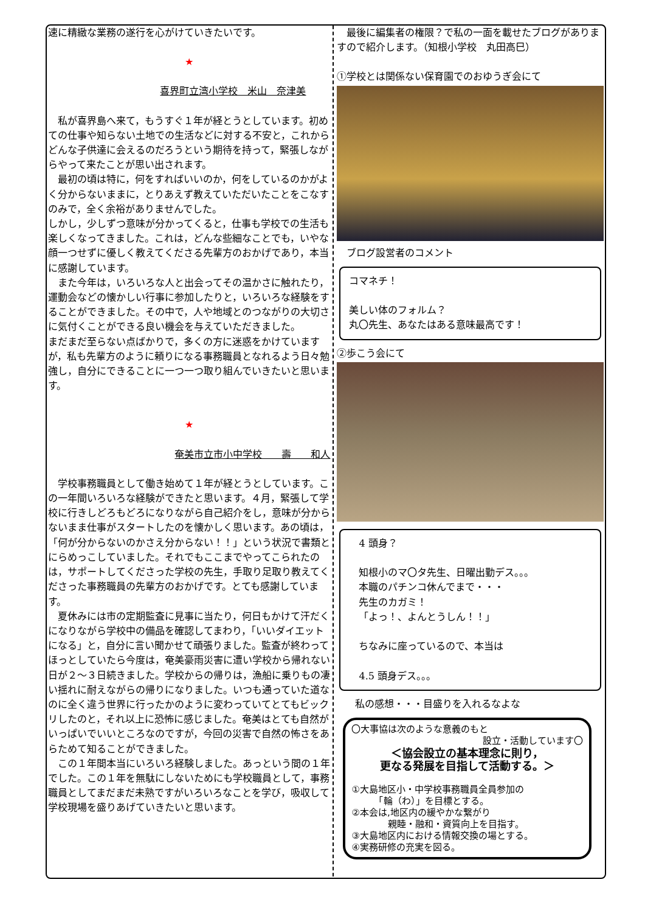速に精緻な業務の遂行を心がけていきたいです。
★
喜界町立湾小学校　米山　奈津美
　私が喜界島へ来て，もうすぐ１年が経とうとしています。初めての仕事や知らない土地での生活などに対する不安と，これからどんな子供達に会えるのだろうという期待を持って，緊張しながらやって来たことが思い出されます。
　最初の頃は特に，何をすればいいのか，何をしているのかがよく分からないままに，とりあえず教えていただいたことをこなすのみで，全く余裕がありませんでした。
しかし，少しずつ意味が分かってくると，仕事も学校での生活も楽しくなってきました。これは，どんな些細なことでも，いやな顔一つせずに優しく教えてくださる先輩方のおかげであり，本当に感謝しています。
　また今年は，いろいろな人と出会ってその温かさに触れたり，運動会などの懐かしい行事に参加したりと，いろいろな経験をすることができました。その中で，人や地域とのつながりの大切さに気付くことができる良い機会を与えていただきました。
まだまだ至らない点ばかりで，多くの方に迷惑をかけていますが，私も先輩方のように頼りになる事務職員となれるよう日々勉強し，自分にできることに一つ一つ取り組んでいきたいと思います。
★
奄美市立市小中学校　　壽　　和人
　学校事務職員として働き始めて１年が経とうとしています。この一年間いろいろな経験ができたと思います。４月，緊張して学校に行きしどろもどろになりながら自己紹介をし，意味が分からないまま仕事がスタートしたのを懐かしく思います。あの頃は，「何が分からないのかさえ分からない！！」という状況で書類とにらめっこしていました。それでもここまでやってこられたのは，サポートしてくださった学校の先生，手取り足取り教えてくださった事務職員の先輩方のおかげです。とても感謝しています。
　夏休みには市の定期監査に見事に当たり，何日もかけて汗だくになりながら学校中の備品を確認してまわり，「いいダイエットになる」と，自分に言い聞かせて頑張りました。監査が終わってほっとしていたら今度は，奄美豪雨災害に遭い学校から帰れない日が２～３日続きました。学校からの帰りは，漁船に乗りもの凄い揺れに耐えながらの帰りになりました。いつも通っていた道なのに全く違う世界に行ったかのように変わっていてとてもビックリしたのと，それ以上に恐怖に感じました。奄美はとても自然がいっぱいでいいところなのですが，今回の災害で自然の怖さをあらためて知ることができました。
　この１年間本当にいろいろ経験しました。あっという間の１年でした。この１年を無駄にしないためにも学校職員として，事務職員としてまだまだ未熟ですがいろいろなことを学び，吸収して学校現場を盛りあげていきたいと思います。
　最後に編集者の権限？で私の一面を載せたブログがありますので紹介します。（知根小学校　丸田高巳）
①学校とは関係ない保育園でのおゆうぎ会にて
　ブログ設営者のコメント
コマネチ！
美しい体のフォルム？
丸〇先生、あなたはある意味最高です！
②歩こう会にて
4 頭身？
知根小のマ〇タ先生、日曜出勤デス。。。
本職のパチンコ休んでまで・・・
先生のカガミ！
「よっ！、よんとうしん！！」
ちなみに座っているので、本当は
4.5 頭身デス。。。
私の感想・・・目盛りを入れるなよな
〇大事協は次のような意義のもと
設立・活動しています〇
＜協会設立の基本理念に則り，
更なる発展を目指して活動する。＞
①大島地区小・中学校事務職員全員参加の
　　　「輪（わ）」を目標とする。
②本会は,地区内の緩やかな繋がり
　　　　親睦・融和・資質向上を目指す。
③大島地区内における情報交換の場とする。
④実務研修の充実を図る。